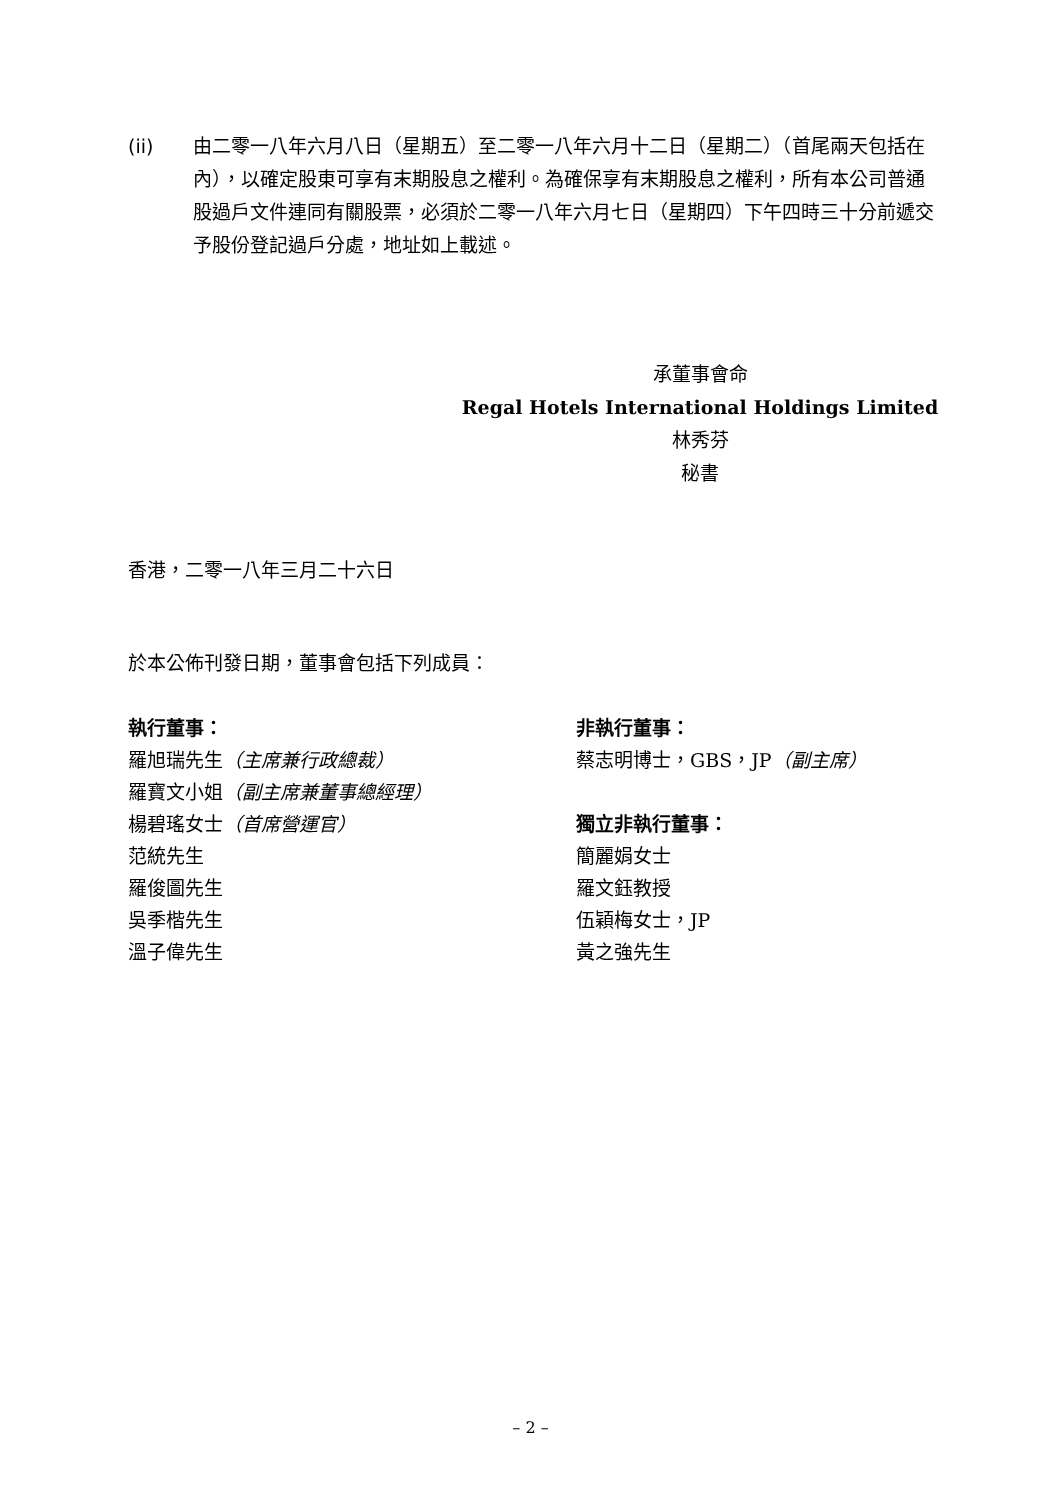(ii) 由二零一八年六月八日（星期五）至二零一八年六月十二日（星期二）（首尾兩天包括在內），以確定股東可享有末期股息之權利。為確保享有末期股息之權利，所有本公司普通股過戶文件連同有關股票，必須於二零一八年六月七日（星期四）下午四時三十分前遞交予股份登記過戶分處，地址如上載述。
承董事會命
Regal Hotels International Holdings Limited
林秀芬
秘書
香港，二零一八年三月二十六日
於本公佈刊發日期，董事會包括下列成員：
執行董事：
羅旭瑞先生（主席兼行政總裁）
羅寶文小姐（副主席兼董事總經理）
楊碧瑤女士（首席營運官）
范統先生
羅俊圖先生
吳季楷先生
溫子偉先生
非執行董事：
蔡志明博士，GBS，JP（副主席）
獨立非執行董事：
簡麗娟女士
羅文鈺教授
伍穎梅女士，JP
黃之強先生
– 2 –